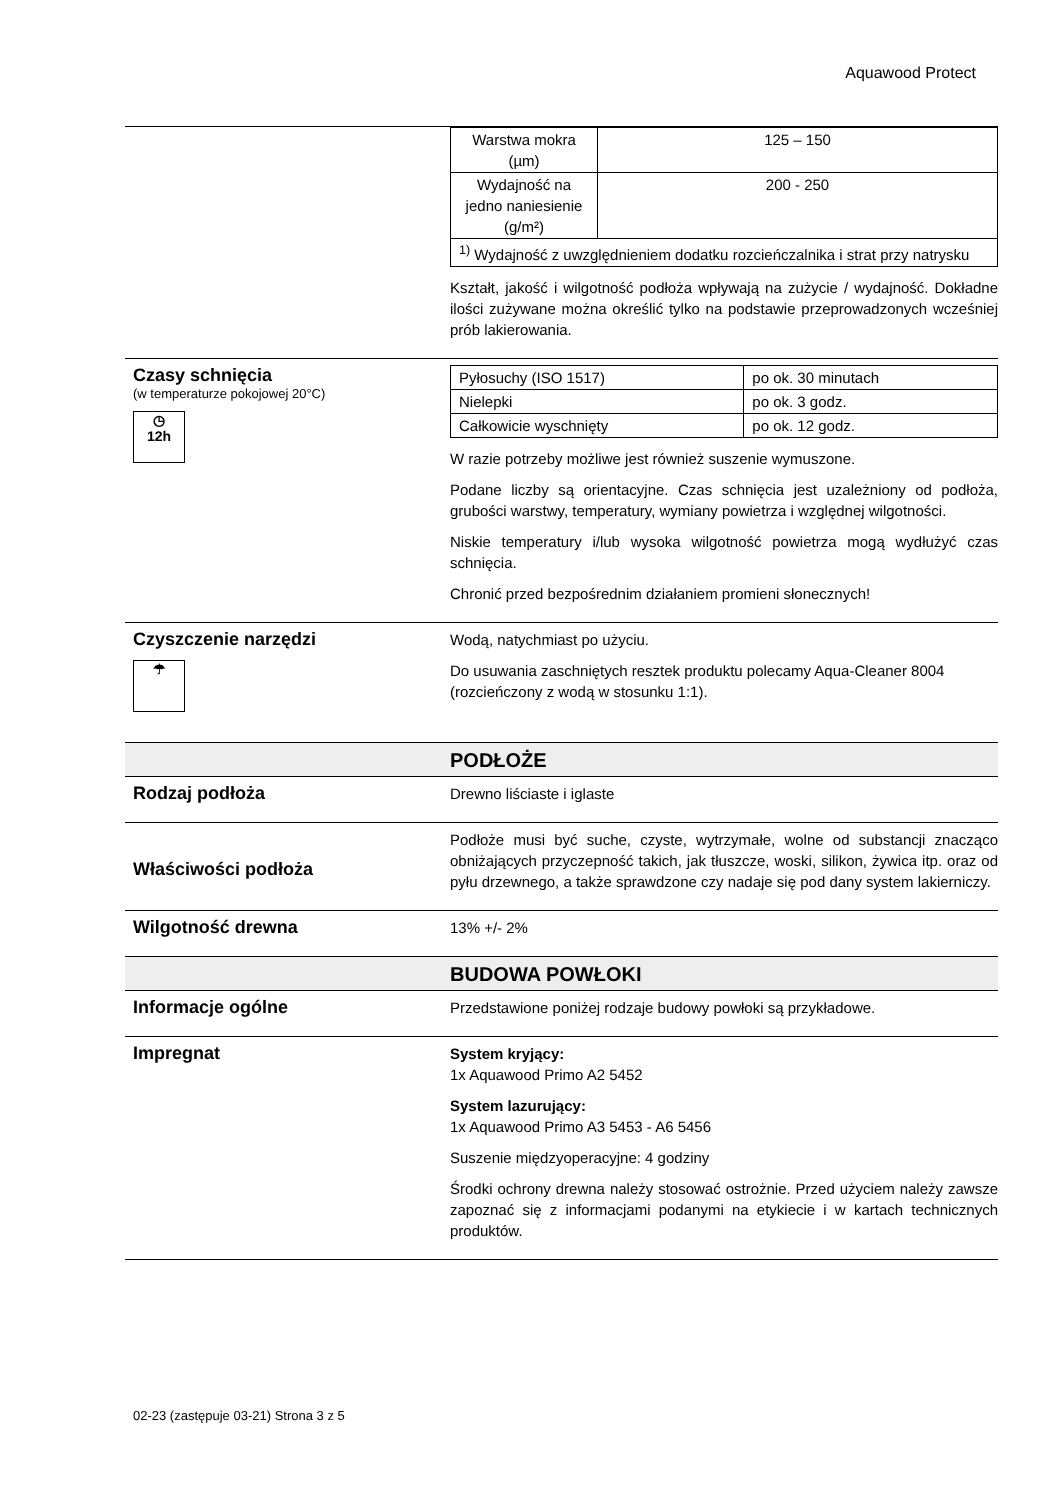Aquawood Protect
| Warstwa mokra (µm) | 125 – 150 |
| Wydajność na jedno naniesienie (g/m²) | 200 - 250 |
| <sup>1)</sup> Wydajność z uwzględnieniem dodatku rozcieńczalnika i strat przy natrysku | |
Kształt, jakość i wilgotność podłoża wpływają na zużycie / wydajność. Dokładne ilości zużywane można określić tylko na podstawie przeprowadzonych wcześniej prób lakierowania.
Czasy schnięcia
(w temperaturze pokojowej 20°C)
◷
12h
| Pyłosuchy (ISO 1517) | po ok. 30 minutach |
| Nielepki | po ok. 3 godz. |
| Całkowicie wyschnięty | po ok. 12 godz. |
W razie potrzeby możliwe jest również suszenie wymuszone.
Podane liczby są orientacyjne. Czas schnięcia jest uzależniony od podłoża, grubości warstwy, temperatury, wymiany powietrza i względnej wilgotności.
Niskie temperatury i/lub wysoka wilgotność powietrza mogą wydłużyć czas schnięcia.
Chronić przed bezpośrednim działaniem promieni słonecznych!
Czyszczenie narzędzi
☂
Wodą, natychmiast po użyciu.
Do usuwania zaschniętych resztek produktu polecamy Aqua-Cleaner 8004 (rozcieńczony z wodą w stosunku 1:1).
PODŁOŻE
Rodzaj podłoża
Drewno liściaste i iglaste
Właściwości podłoża
Podłoże musi być suche, czyste, wytrzymałe, wolne od substancji znacząco obniżających przyczepność takich, jak tłuszcze, woski, silikon, żywica itp. oraz od pyłu drzewnego, a także sprawdzone czy nadaje się pod dany system lakierniczy.
Wilgotność drewna
13% +/- 2%
BUDOWA POWŁOKI
Informacje ogólne
Przedstawione poniżej rodzaje budowy powłoki są przykładowe.
Impregnat
System kryjący:
1x Aquawood Primo A2 5452
System lazurujący:
1x Aquawood Primo A3 5453 - A6 5456
Suszenie międzyoperacyjne: 4 godziny
Środki ochrony drewna należy stosować ostrożnie. Przed użyciem należy zawsze zapoznać się z informacjami podanymi na etykiecie i w kartach technicznych produktów.
02-23 (zastępuje 03-21) Strona 3 z 5